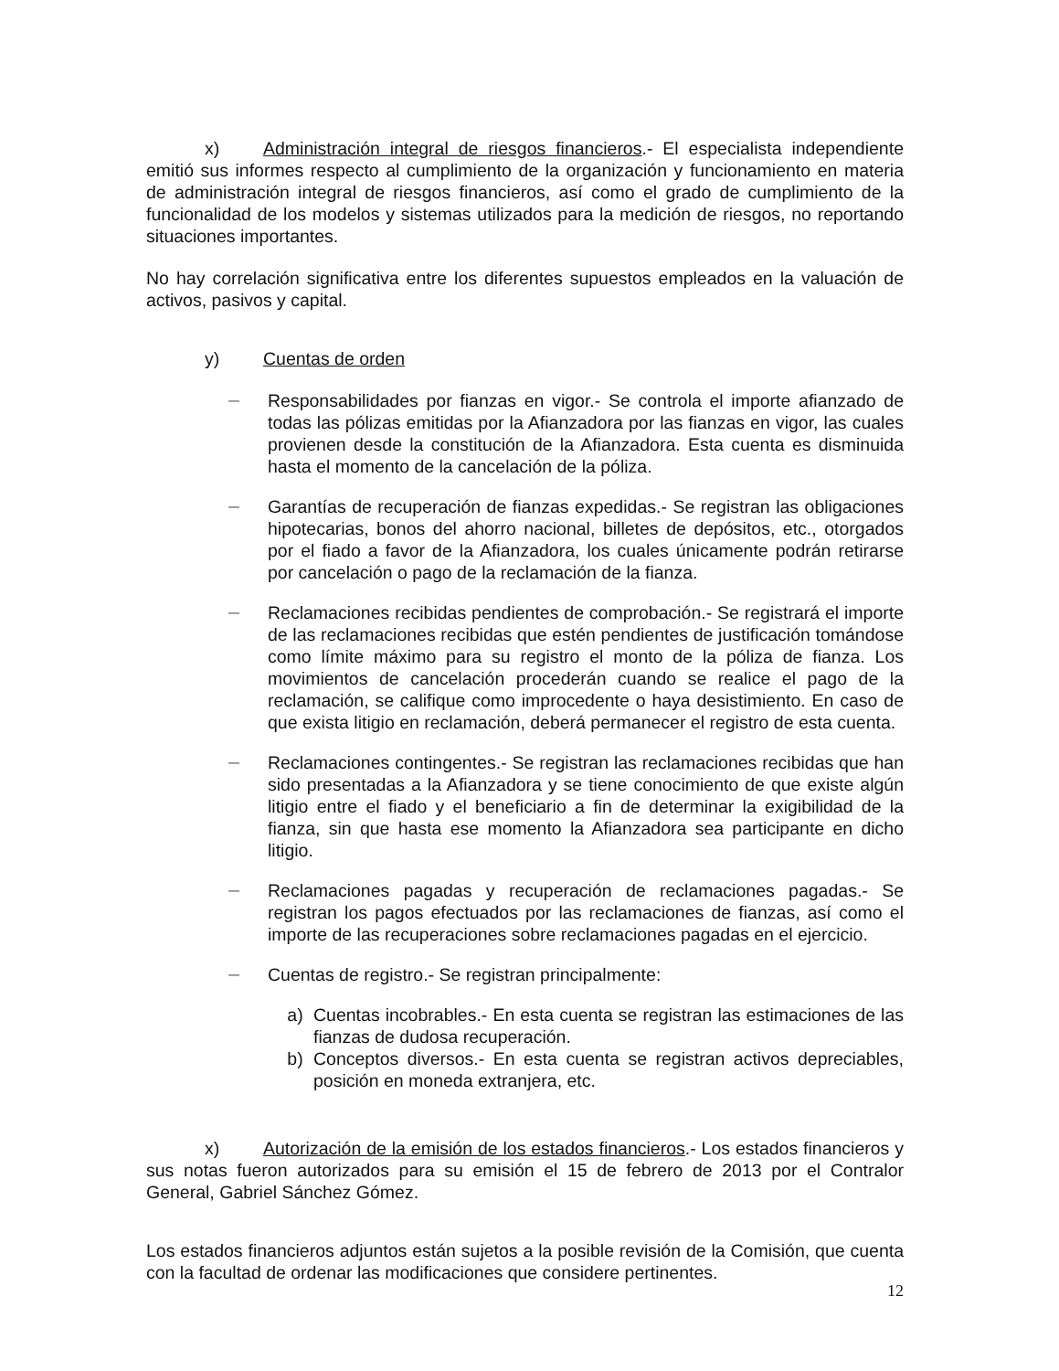x) Administración integral de riesgos financieros.- El especialista independiente emitió sus informes respecto al cumplimiento de la organización y funcionamiento en materia de administración integral de riesgos financieros, así como el grado de cumplimiento de la funcionalidad de los modelos y sistemas utilizados para la medición de riesgos, no reportando situaciones importantes.
No hay correlación significativa entre los diferentes supuestos empleados en la valuación de activos, pasivos y capital.
y) Cuentas de orden
—
Responsabilidades por fianzas en vigor.- Se controla el importe afianzado de todas las pólizas emitidas por la Afianzadora por las fianzas en vigor, las cuales provienen desde la constitución de la Afianzadora. Esta cuenta es disminuida hasta el momento de la cancelación de la póliza.
—
Garantías de recuperación de fianzas expedidas.- Se registran las obligaciones hipotecarias, bonos del ahorro nacional, billetes de depósitos, etc., otorgados por el fiado a favor de la Afianzadora, los cuales únicamente podrán retirarse por cancelación o pago de la reclamación de la fianza.
—
Reclamaciones recibidas pendientes de comprobación.- Se registrará el importe de las reclamaciones recibidas que estén pendientes de justificación tomándose como límite máximo para su registro el monto de la póliza de fianza. Los movimientos de cancelación procederán cuando se realice el pago de la reclamación, se califique como improcedente o haya desistimiento. En caso de que exista litigio en reclamación, deberá permanecer el registro de esta cuenta.
—
Reclamaciones contingentes.- Se registran las reclamaciones recibidas que han sido presentadas a la Afianzadora y se tiene conocimiento de que existe algún litigio entre el fiado y el beneficiario a fin de determinar la exigibilidad de la fianza, sin que hasta ese momento la Afianzadora sea participante en dicho litigio.
—
Reclamaciones pagadas y recuperación de reclamaciones pagadas.- Se registran los pagos efectuados por las reclamaciones de fianzas, así como el importe de las recuperaciones sobre reclamaciones pagadas en el ejercicio.
—
Cuentas de registro.- Se registran principalmente:
a) Cuentas incobrables.- En esta cuenta se registran las estimaciones de las fianzas de dudosa recuperación.
b) Conceptos diversos.- En esta cuenta se registran activos depreciables, posición en moneda extranjera, etc.
x) Autorización de la emisión de los estados financieros.- Los estados financieros y sus notas fueron autorizados para su emisión el 15 de febrero de 2013 por el Contralor General, Gabriel Sánchez Gómez.
Los estados financieros adjuntos están sujetos a la posible revisión de la Comisión, que cuenta con la facultad de ordenar las modificaciones que considere pertinentes.
12